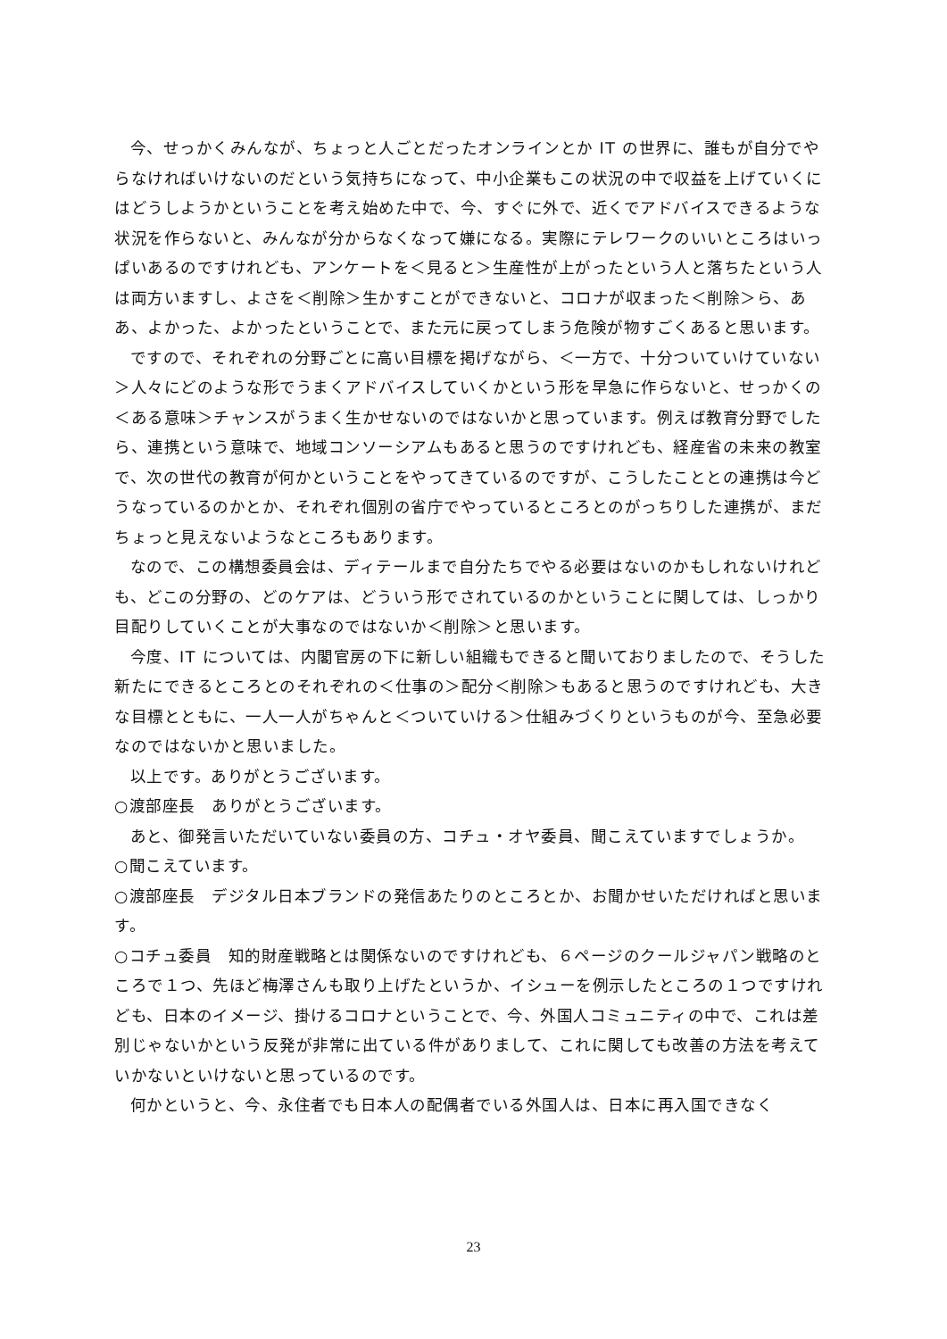今、せっかくみんなが、ちょっと人ごとだったオンラインとか IT の世界に、誰もが自分でやらなければいけないのだという気持ちになって、中小企業もこの状況の中で収益を上げていくにはどうしようかということを考え始めた中で、今、すぐに外で、近くでアドバイスできるような状況を作らないと、みんなが分からなくなって嫌になる。実際にテレワークのいいところはいっぱいあるのですけれども、アンケートを＜見ると＞生産性が上がったという人と落ちたという人は両方いますし、よさを＜削除＞生かすことができないと、コロナが収まった＜削除＞ら、ああ、よかった、よかったということで、また元に戻ってしまう危険が物すごくあると思います。
ですので、それぞれの分野ごとに高い目標を掲げながら、＜一方で、十分ついていけていない＞人々にどのような形でうまくアドバイスしていくかという形を早急に作らないと、せっかくの＜ある意味＞チャンスがうまく生かせないのではないかと思っています。例えば教育分野でしたら、連携という意味で、地域コンソーシアムもあると思うのですけれども、経産省の未来の教室で、次の世代の教育が何かということをやってきているのですが、こうしたこととの連携は今どうなっているのかとか、それぞれ個別の省庁でやっているところとのがっちりした連携が、まだちょっと見えないようなところもあります。
なので、この構想委員会は、ディテールまで自分たちでやる必要はないのかもしれないけれども、どこの分野の、どのケアは、どういう形でされているのかということに関しては、しっかり目配りしていくことが大事なのではないか＜削除＞と思います。
今度、IT については、内閣官房の下に新しい組織もできると聞いておりましたので、そうした新たにできるところとのそれぞれの＜仕事の＞配分＜削除＞もあると思うのですけれども、大きな目標とともに、一人一人がちゃんと＜ついていける＞仕組みづくりというものが今、至急必要なのではないかと思いました。
以上です。ありがとうございます。
○渡部座長　ありがとうございます。
あと、御発言いただいていない委員の方、コチュ・オヤ委員、聞こえていますでしょうか。
○聞こえています。
○渡部座長　デジタル日本ブランドの発信あたりのところとか、お聞かせいただければと思います。
○コチュ委員　知的財産戦略とは関係ないのですけれども、６ページのクールジャパン戦略のところで１つ、先ほど梅澤さんも取り上げたというか、イシューを例示したところの１つですけれども、日本のイメージ、掛けるコロナということで、今、外国人コミュニティの中で、これは差別じゃないかという反発が非常に出ている件がありまして、これに関しても改善の方法を考えていかないといけないと思っているのです。
何かというと、今、永住者でも日本人の配偶者でいる外国人は、日本に再入国できなく
23